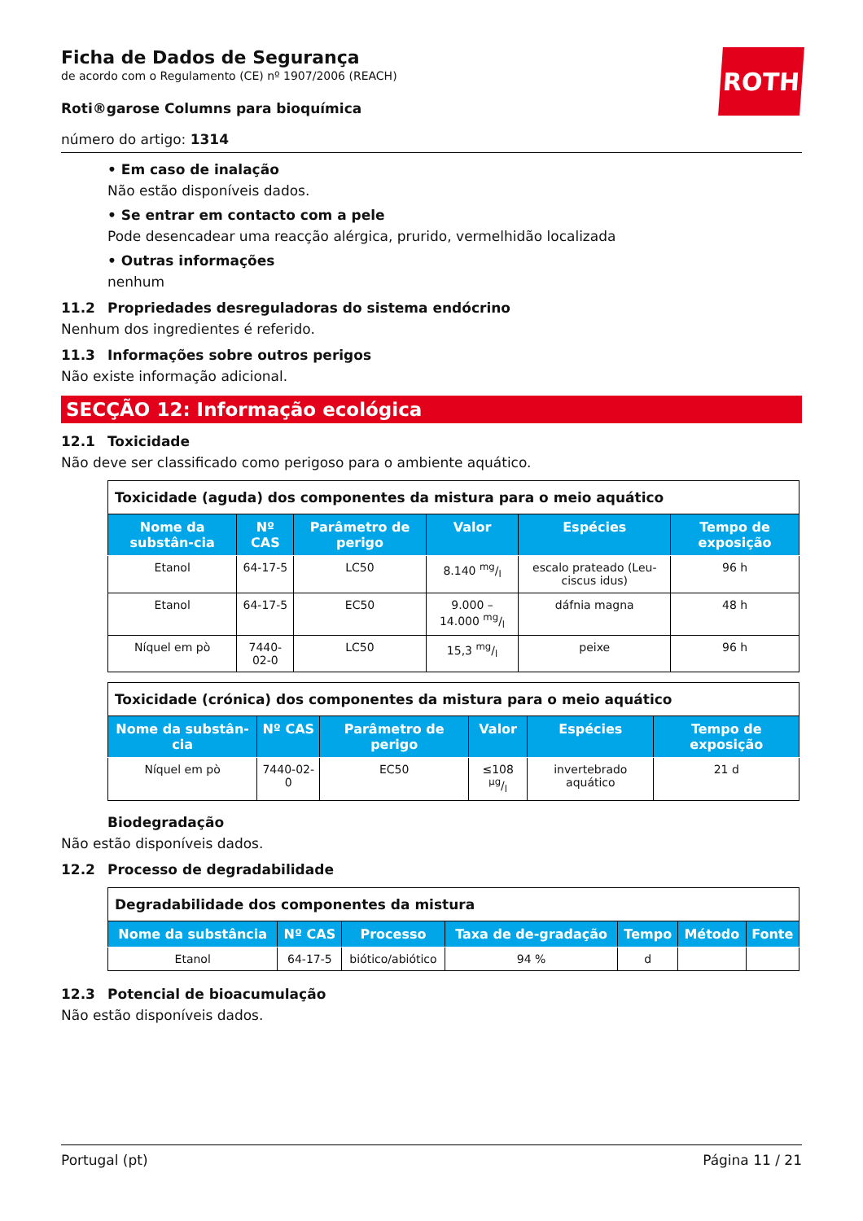ROTH
Ficha de Dados de Segurança
de acordo com o Regulamento (CE) nº 1907/2006 (REACH)
Roti®garose Columns para bioquímica
número do artigo: 1314
• Em caso de inalação
Não estão disponíveis dados.
• Se entrar em contacto com a pele
Pode desencadear uma reacção alérgica, prurido, vermelhidão localizada
• Outras informações
nenhum
11.2 Propriedades desreguladoras do sistema endócrino
Nenhum dos ingredientes é referido.
11.3 Informações sobre outros perigos
Não existe informação adicional.
SECÇÃO 12: Informação ecológica
12.1 Toxicidade
Não deve ser classificado como perigoso para o ambiente aquático.
| Toxicidade (aguda) dos componentes da mistura para o meio aquático | | | | | |
| Nome da substân-cia | Nº CAS | Parâmetro de perigo | Valor | Espécies | Tempo de exposição |
| Etanol | 64-17-5 | LC50 | 8.140 mg/l | escalo prateado (Leu-ciscus idus) | 96 h |
| Etanol | 64-17-5 | EC50 | 9.000 – 14.000 mg/l | dáfnia magna | 48 h |
| Níquel em pò | 7440-02-0 | LC50 | 15,3 mg/l | peixe | 96 h |
| Toxicidade (crónica) dos componentes da mistura para o meio aquático | | | | | |
| Nome da substân-cia | Nº CAS | Parâmetro de perigo | Valor | Espécies | Tempo de exposição |
| Níquel em pò | 7440-02-0 | EC50 | ≤108 µg/l | invertebrado aquático | 21 d |
Biodegradação
Não estão disponíveis dados.
12.2 Processo de degradabilidade
| Degradabilidade dos componentes da mistura | | | | | | |
| Nome da substância | Nº CAS | Processo | Taxa de de-gradação | Tempo | Método | Fonte |
| Etanol | 64-17-5 | biótico/abiótico | 94 % | d | | |
12.3 Potencial de bioacumulação
Não estão disponíveis dados.
Portugal (pt) Página 11 / 21